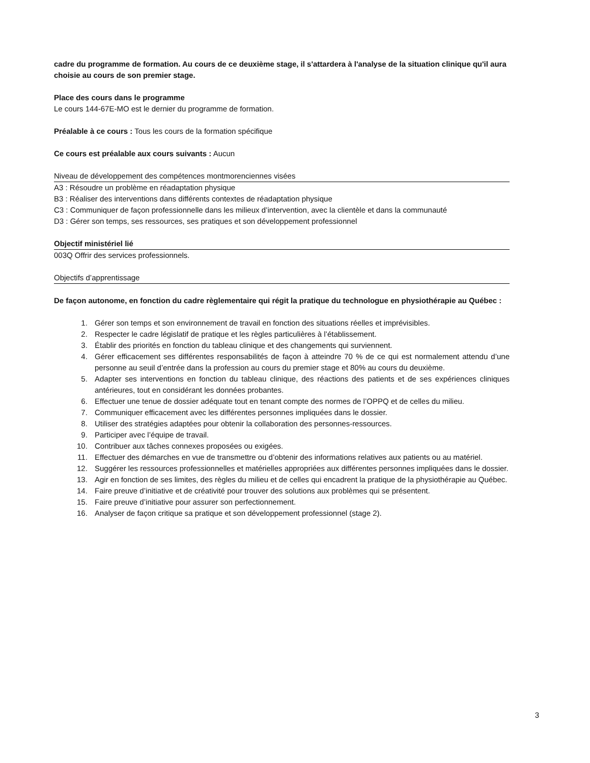cadre du programme de formation. Au cours de ce deuxième stage, il s'attardera à l'analyse de la situation clinique qu'il aura choisie au cours de son premier stage.
Place des cours dans le programme
Le cours 144-67E-MO est le dernier du programme de formation.
Préalable à ce cours : Tous les cours de la formation spécifique
Ce cours est préalable aux cours suivants : Aucun
Niveau de développement des compétences montmorenciennes visées
A3 : Résoudre un problème en réadaptation physique
B3 : Réaliser des interventions dans différents contextes de réadaptation physique
C3 : Communiquer de façon professionnelle dans les milieux d’intervention, avec la clientèle et dans la communauté
D3 : Gérer son temps, ses ressources, ses pratiques et son développement professionnel
Objectif ministériel lié
003Q Offrir des services professionnels.
Objectifs d’apprentissage
De façon autonome, en fonction du cadre règlementaire qui régit la pratique du technologue en physiothérapie au Québec :
1. Gérer son temps et son environnement de travail en fonction des situations réelles et imprévisibles.
2. Respecter le cadre législatif de pratique et les règles particulières à l’établissement.
3. Établir des priorités en fonction du tableau clinique et des changements qui surviennent.
4. Gérer efficacement ses différentes responsabilités de façon à atteindre 70 % de ce qui est normalement attendu d’une personne au seuil d’entrée dans la profession au cours du premier stage et 80% au cours du deuxième.
5. Adapter ses interventions en fonction du tableau clinique, des réactions des patients et de ses expériences cliniques antérieures, tout en considérant les données probantes.
6. Effectuer une tenue de dossier adéquate tout en tenant compte des normes de l’OPPQ et de celles du milieu.
7. Communiquer efficacement avec les différentes personnes impliquées dans le dossier.
8. Utiliser des stratégies adaptées pour obtenir la collaboration des personnes-ressources.
9. Participer avec l’équipe de travail.
10. Contribuer aux tâches connexes proposées ou exigées.
11. Effectuer des démarches en vue de transmettre ou d’obtenir des informations relatives aux patients ou au matériel.
12. Suggérer les ressources professionnelles et matérielles appropriées aux différentes personnes impliquées dans le dossier.
13. Agir en fonction de ses limites, des règles du milieu et de celles qui encadrent la pratique de la physiothérapie au Québec.
14. Faire preuve d’initiative et de créativité pour trouver des solutions aux problèmes qui se présentent.
15. Faire preuve d’initiative pour assurer son perfectionnement.
16. Analyser de façon critique sa pratique et son développement professionnel (stage 2).
3